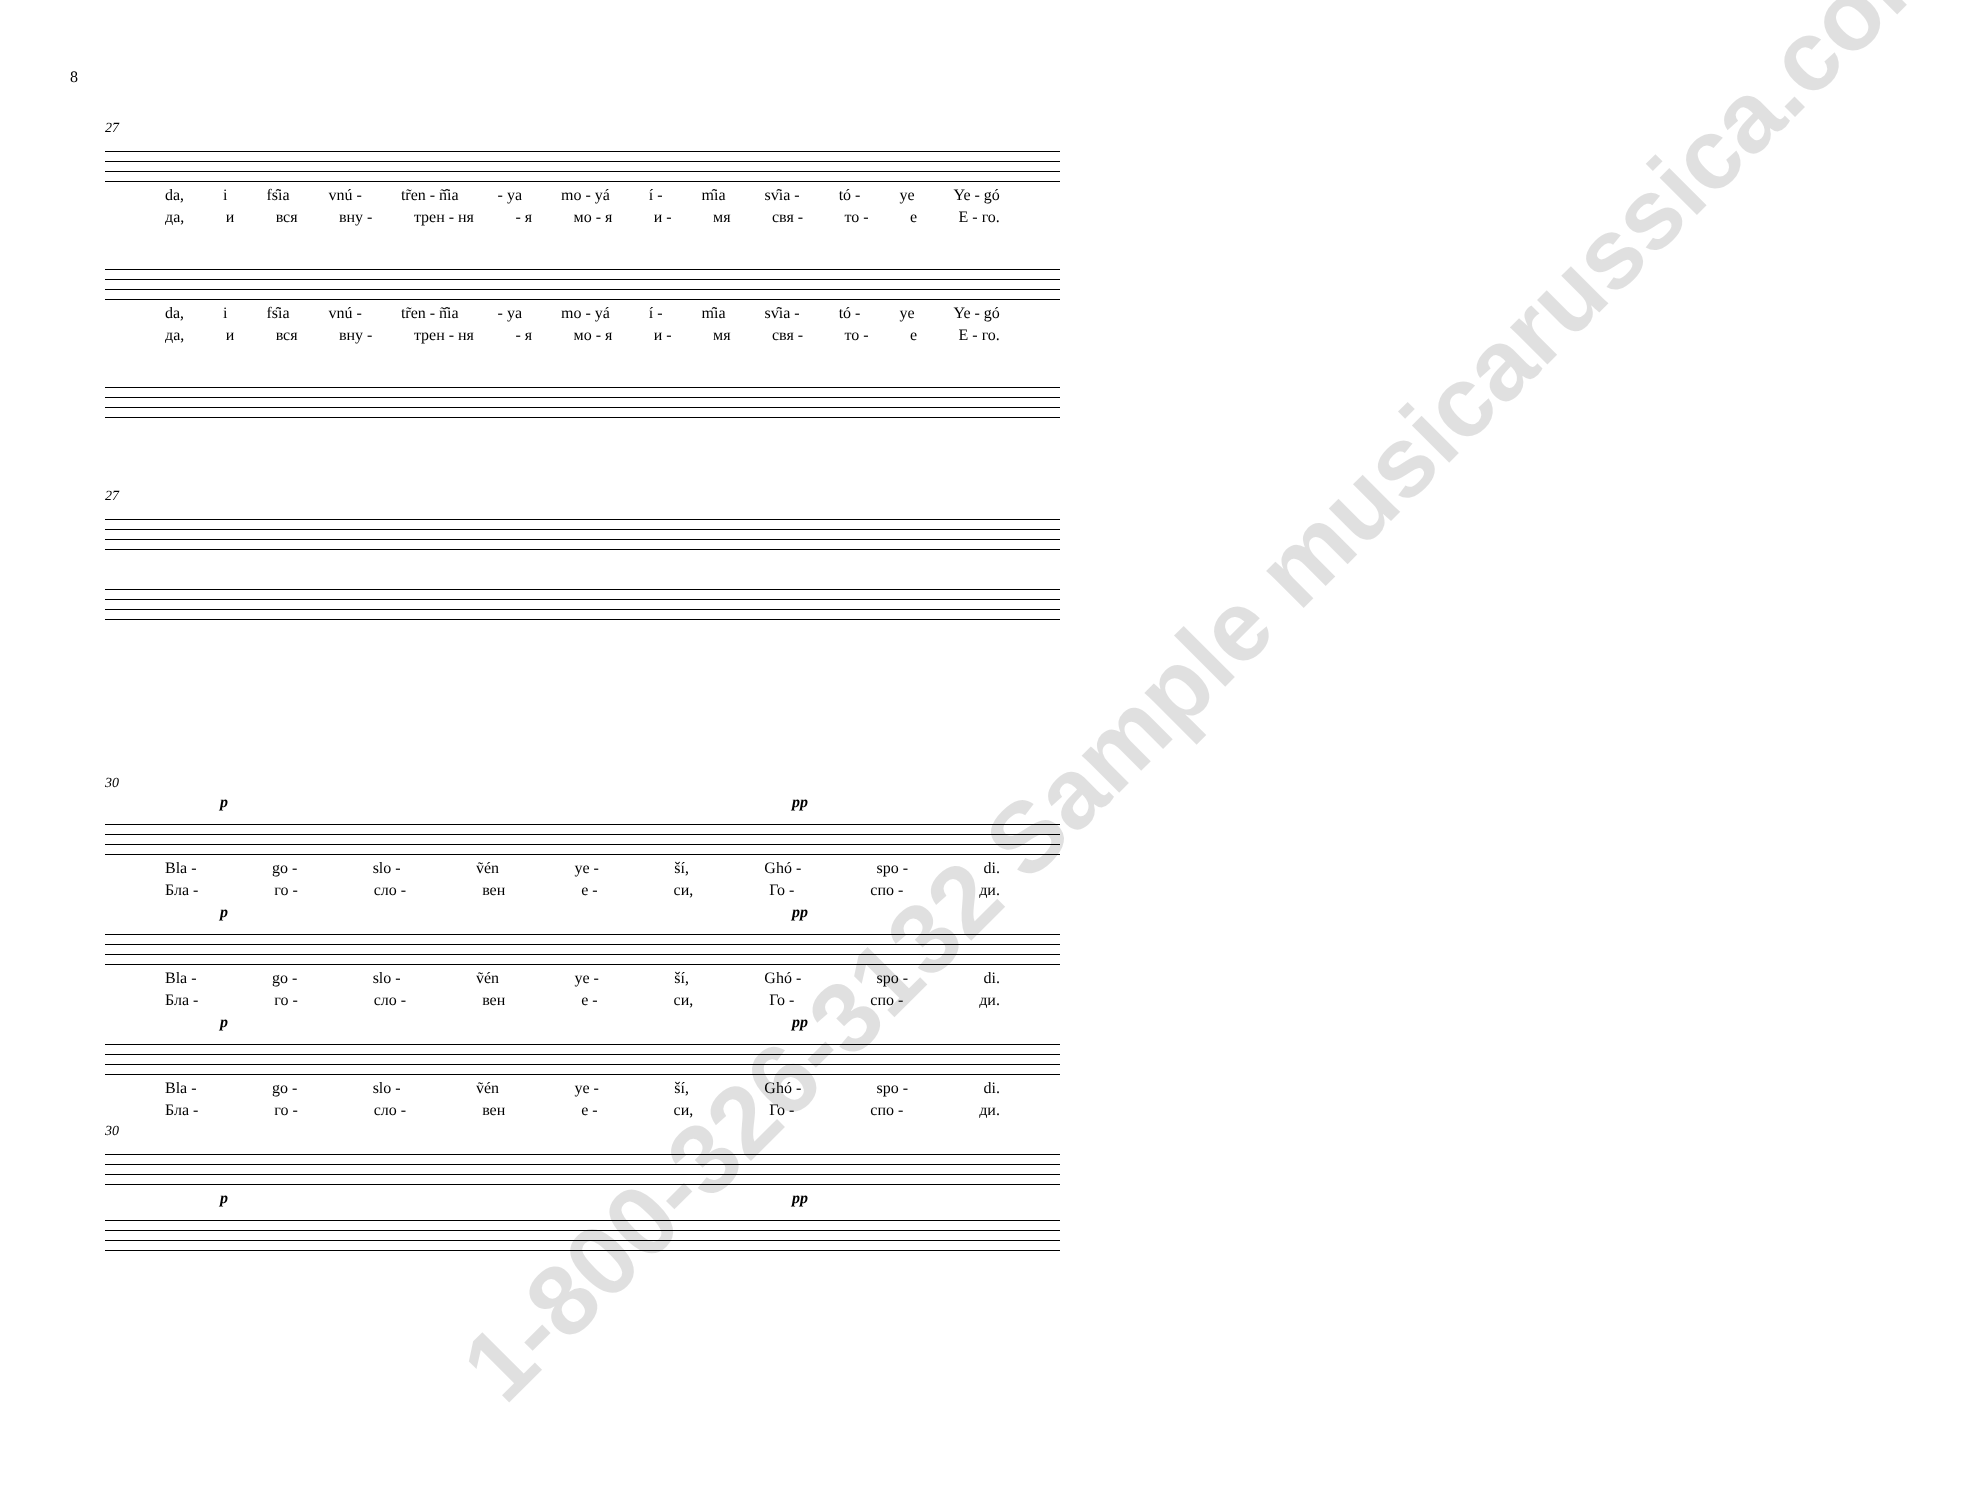8
27
da, i fs̑ia vnú - tr̃en - ñ̑ia - ya mo - yá í - m̑ia sv̑ia - tó - ye Ye - gó
да, и вся вну - трен - ня - я мо - я и - мя свя - то - е Е - го.
da, i fs̑ia vnú - tr̃en - ñ̑ia - ya mo - yá í - m̑ia sv̑ia - tó - ye Ye - gó
да, и вся вну - трен - ня - я мо - я и - мя свя - то - е Е - го.
27
30
p pp
Bla - go - slo - ṽén ye - ší, Ghó - spo - di.
Бла - го - сло - вен е - си, Го - спо - ди.
p pp
Bla - go - slo - ṽén ye - ší, Ghó - spo - di.
Бла - го - сло - вен е - си, Го - спо - ди.
p pp
Bla - go - slo - ṽén ye - ší, Ghó - spo - di.
Бла - го - сло - вен е - си, Го - спо - ди.
30
p pp
1-800-326-3132 Sample musicarussica.com